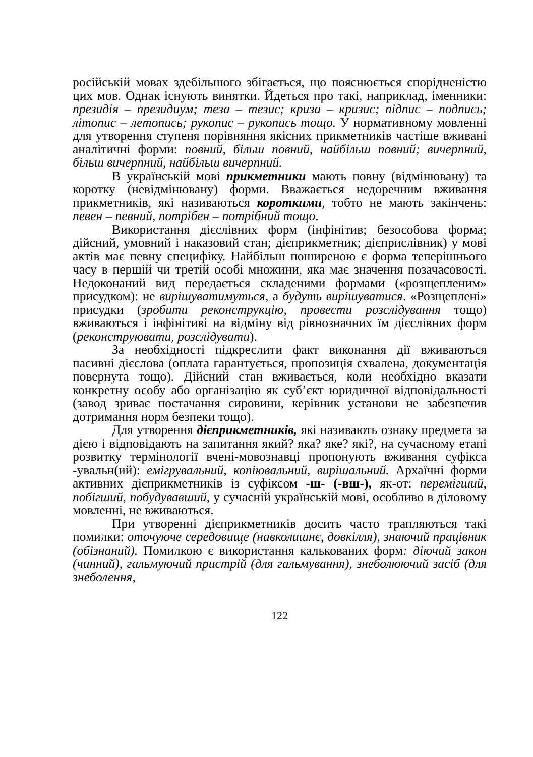російській мовах здебільшого збігається, що пояснюється спорідненістю цих мов. Однак існують винятки. Йдеться про такі, наприклад, іменники: президія – президиум; теза – тезис; криза – кризис; підпис – подпись; літопис – летопись; рукопис – рукопись тощо. У нормативному мовленні для утворення ступеня порівняння якісних прикметників частіше вживані аналітичні форми: повний, більш повний, найбільш повний; вичерпний, більш вичерпний, найбільш вичерпний.
В українській мові прикметники мають повну (відмінювану) та коротку (невідмінювану) форми. Вважається недоречним вживання прикметників, які називаються короткими, тобто не мають закінчень: певен – певний, потрібен – потрібний тощо.
Використання дієслівних форм (інфінітив; безособова форма; дійсний, умовний і наказовий стан; дієприкметник; дієприслівник) у мові актів має певну специфіку. Найбільш поширеною є форма теперішнього часу в першій чи третій особі множини, яка має значення позачасовості. Недоконаний вид передається складеними формами («розщепленим» присудком): не вирішуватимуться, а будуть вирішуватися. «Розщеплені» присудки (зробити реконструкцію, провести розслідування тощо) вживаються і інфінітиві на відміну від рівнозначних їм дієслівних форм (реконструювати, розслідувати).
За необхідності підкреслити факт виконання дії вживаються пасивні дієслова (оплата гарантується, пропозиція схвалена, документація повернута тощо). Дійсний стан вживається, коли необхідно вказати конкретну особу або організацію як суб’єкт юридичної відповідальності (завод зриває постачання сировини, керівник установи не забезпечив дотримання норм безпеки тощо).
Для утворення дієприкметників, які називають ознаку предмета за дією і відповідають на запитання який? яка? яке? які?, на сучасному етапі розвитку термінології вчені-мовознавці пропонують вживання суфікса -увальн(ий): емігрувальний, копіювальний, вирішальний. Архаїчні форми активних дієприкметників із суфіксом -ш- (-вш-), як-от: перемігший, побігший, побудувавший, у сучасній українській мові, особливо в діловому мовленні, не вживаються.
При утворенні дієприкметників досить часто трапляються такі помилки: оточуюче середовище (навколишнє, довкілля), знаючий працівник (обізнаний). Помилкою є використання калькованих форм: діючий закон (чинний), гальмуючий пристрій (для гальмування), знеболюючий засіб (для знеболення,
122